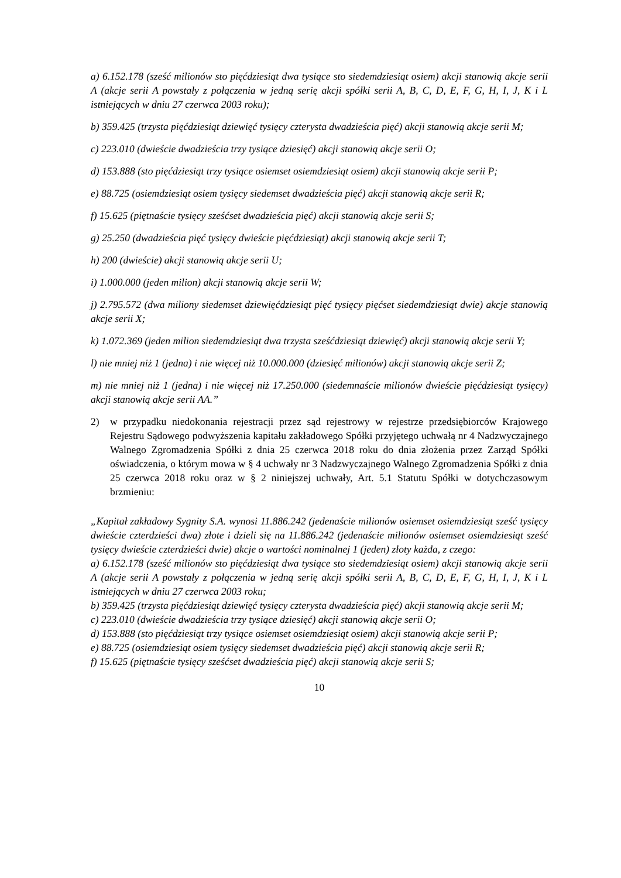a) 6.152.178 (sześć milionów sto pięćdziesiąt dwa tysiące sto siedemdziesiąt osiem) akcji stanowią akcje serii A (akcje serii A powstały z połączenia w jedną serię akcji spółki serii A, B, C, D, E, F, G, H, I, J, K i L istniejących w dniu 27 czerwca 2003 roku);
b) 359.425 (trzysta pięćdziesiąt dziewięć tysięcy czterysta dwadzieścia pięć) akcji stanowią akcje serii M;
c) 223.010 (dwieście dwadzieścia trzy tysiące dziesięć) akcji stanowią akcje serii O;
d) 153.888 (sto pięćdziesiąt trzy tysiące osiemset osiemdziesiąt osiem) akcji stanowią akcje serii P;
e) 88.725 (osiemdziesiąt osiem tysięcy siedemset dwadzieścia pięć) akcji stanowią akcje serii R;
f) 15.625 (piętnaście tysięcy sześćset dwadzieścia pięć) akcji stanowią akcje serii S;
g) 25.250 (dwadzieścia pięć tysięcy dwieście pięćdziesiąt) akcji stanowią akcje serii T;
h) 200 (dwieście) akcji stanowią akcje serii U;
i) 1.000.000 (jeden milion) akcji stanowią akcje serii W;
j) 2.795.572 (dwa miliony siedemset dziewięćdziesiąt pięć tysięcy pięćset siedemdziesiąt dwie) akcje stanowią akcje serii X;
k) 1.072.369 (jeden milion siedemdziesiąt dwa trzysta sześćdziesiąt dziewięć) akcji stanowią akcje serii Y;
l) nie mniej niż 1 (jedna) i nie więcej niż 10.000.000 (dziesięć milionów) akcji stanowią akcje serii Z;
m) nie mniej niż 1 (jedna) i nie więcej niż 17.250.000 (siedemnaście milionów dwieście pięćdziesiąt tysięcy) akcji stanowią akcje serii AA.”
2) w przypadku niedokonania rejestracji przez sąd rejestrowy w rejestrze przedsiębiorców Krajowego Rejestru Sądowego podwyższenia kapitału zakładowego Spółki przyjętego uchwałą nr 4 Nadzwyczajnego Walnego Zgromadzenia Spółki z dnia 25 czerwca 2018 roku do dnia złożenia przez Zarząd Spółki oświadczenia, o którym mowa w § 4 uchwały nr 3 Nadzwyczajnego Walnego Zgromadzenia Spółki z dnia 25 czerwca 2018 roku oraz w § 2 niniejszej uchwały, Art. 5.1 Statutu Spółki w dotychczasowym brzmieniu:
„Kapitał zakładowy Sygnity S.A. wynosi 11.886.242 (jedenaście milionów osiemset osiemdziesiąt sześć tysięcy dwieście czterdzieści dwa) złote i dzieli się na 11.886.242 (jedenaście milionów osiemset osiemdziesiąt sześć tysięcy dwieście czterdzieści dwie) akcje o wartości nominalnej 1 (jeden) złoty każda, z czego:
a) 6.152.178 (sześć milionów sto pięćdziesiąt dwa tysiące sto siedemdziesiąt osiem) akcji stanowią akcje serii A (akcje serii A powstały z połączenia w jedną serię akcji spółki serii A, B, C, D, E, F, G, H, I, J, K i L istniejących w dniu 27 czerwca 2003 roku;
b) 359.425 (trzysta pięćdziesiąt dziewięć tysięcy czterysta dwadzieścia pięć) akcji stanowią akcje serii M;
c) 223.010 (dwieście dwadzieścia trzy tysiące dziesięć) akcji stanowią akcje serii O;
d) 153.888 (sto pięćdziesiąt trzy tysiące osiemset osiemdziesiąt osiem) akcji stanowią akcje serii P;
e) 88.725 (osiemdziesiąt osiem tysięcy siedemset dwadzieścia pięć) akcji stanowią akcje serii R;
f) 15.625 (piętnaście tysięcy sześćset dwadzieścia pięć) akcji stanowią akcje serii S;
10